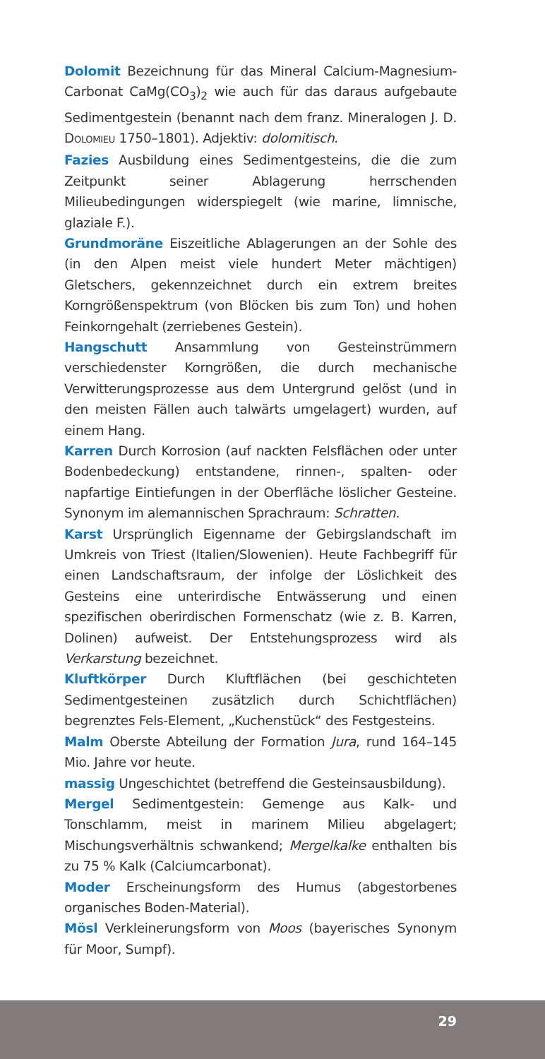Dolomit Bezeichnung für das Mineral Calcium-Magnesium-Carbonat CaMg(CO<sub>3</sub>)<sub>2</sub> wie auch für das daraus aufgebaute Sedimentgestein (benannt nach dem franz. Mineralogen J. D. DOLOMIEU 1750–1801). Adjektiv: dolomitisch.
Fazies Ausbildung eines Sedimentgesteins, die die zum Zeitpunkt seiner Ablagerung herrschenden Milieubedingungen widerspiegelt (wie marine, limnische, glaziale F.).
Grundmoräne Eiszeitliche Ablagerungen an der Sohle des (in den Alpen meist viele hundert Meter mächtigen) Gletschers, gekennzeichnet durch ein extrem breites Korngrößenspektrum (von Blöcken bis zum Ton) und hohen Feinkorngehalt (zerriebenes Gestein).
Hangschutt Ansammlung von Gesteinstrümmern verschiedenster Korngrößen, die durch mechanische Verwitterungsprozesse aus dem Untergrund gelöst (und in den meisten Fällen auch talwärts umgelagert) wurden, auf einem Hang.
Karren Durch Korrosion (auf nackten Felsflächen oder unter Bodenbedeckung) entstandene, rinnen-, spalten- oder napfartige Eintiefungen in der Oberfläche löslicher Gesteine. Synonym im alemannischen Sprachraum: Schratten.
Karst Ursprünglich Eigenname der Gebirgslandschaft im Umkreis von Triest (Italien/Slowenien). Heute Fachbegriff für einen Landschaftsraum, der infolge der Löslichkeit des Gesteins eine unterirdische Entwässerung und einen spezifischen oberirdischen Formenschatz (wie z. B. Karren, Dolinen) aufweist. Der Entstehungsprozess wird als Verkarstung bezeichnet.
Kluftkörper Durch Kluftflächen (bei geschichteten Sedimentgesteinen zusätzlich durch Schichtflächen) begrenztes Fels-Element, „Kuchenstück“ des Festgesteins.
Malm Oberste Abteilung der Formation Jura, rund 164–145 Mio. Jahre vor heute.
massig Ungeschichtet (betreffend die Gesteinsausbildung).
Mergel Sedimentgestein: Gemenge aus Kalk- und Tonschlamm, meist in marinem Milieu abgelagert; Mischungsverhältnis schwankend; Mergelkalke enthalten bis zu 75 % Kalk (Calciumcarbonat).
Moder Erscheinungsform des Humus (abgestorbenes organisches Boden-Material).
Mösl Verkleinerungsform von Moos (bayerisches Synonym für Moor, Sumpf).
29